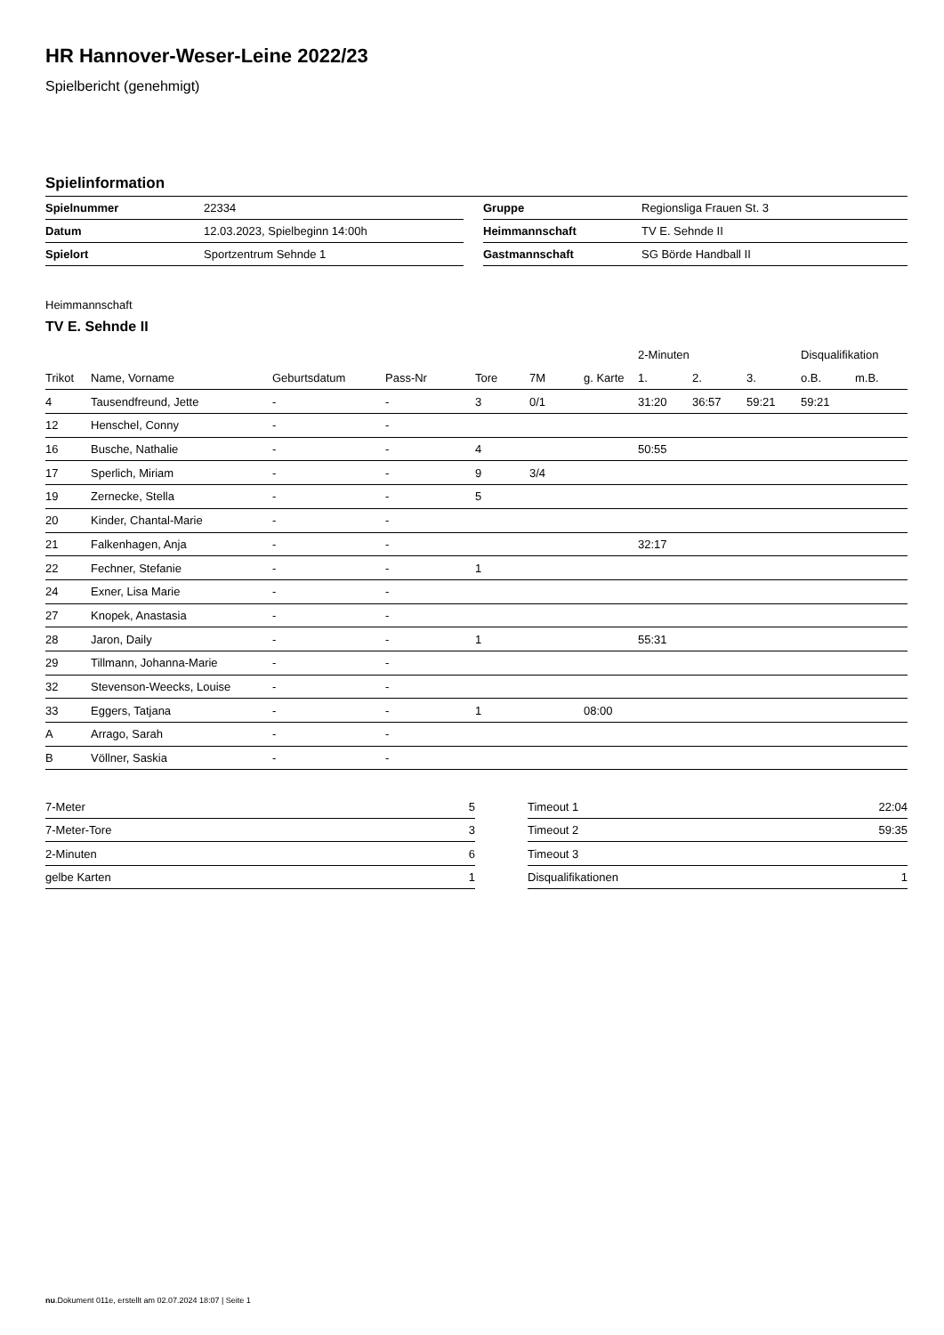HR Hannover-Weser-Leine 2022/23
Spielbericht (genehmigt)
Spielinformation
| Spielnummer | 22334 | | Gruppe | Regionsliga Frauen St. 3 |
| Datum | 12.03.2023, Spielbeginn 14:00h | | Heimmannschaft | TV E. Sehnde II |
| Spielort | Sportzentrum Sehnde 1 | | Gastmannschaft | SG Börde Handball II |
Heimmannschaft
TV E. Sehnde II
| | | | | | | | 2-Minuten | | | Disqualifikation | |
| --- | --- | --- | --- | --- | --- | --- | --- | --- | --- | --- | --- |
| Trikot | Name, Vorname | Geburtsdatum | Pass-Nr | Tore | 7M | g. Karte | 1. | 2. | 3. | o.B. | m.B. |
| 4 | Tausendfreund, Jette | - | - | 3 | 0/1 | | 31:20 | 36:57 | 59:21 | 59:21 | |
| 12 | Henschel, Conny | - | - | | | | | | | | |
| 16 | Busche, Nathalie | - | - | 4 | | | 50:55 | | | | |
| 17 | Sperlich, Miriam | - | - | 9 | 3/4 | | | | | | |
| 19 | Zernecke, Stella | - | - | 5 | | | | | | | |
| 20 | Kinder, Chantal-Marie | - | - | | | | | | | | |
| 21 | Falkenhagen, Anja | - | - | | | | 32:17 | | | | |
| 22 | Fechner, Stefanie | - | - | 1 | | | | | | | |
| 24 | Exner, Lisa Marie | - | - | | | | | | | | |
| 27 | Knopek, Anastasia | - | - | | | | | | | | |
| 28 | Jaron, Daily | - | - | 1 | | | 55:31 | | | | |
| 29 | Tillmann, Johanna-Marie | - | - | | | | | | | | |
| 32 | Stevenson-Weecks, Louise | - | - | | | | | | | | |
| 33 | Eggers, Tatjana | - | - | 1 | | 08:00 | | | | | |
| A | Arrago, Sarah | - | - | | | | | | | | |
| B | Völlner, Saskia | - | - | | | | | | | | |
| 7-Meter | 5 |
| 7-Meter-Tore | 3 |
| 2-Minuten | 6 |
| gelbe Karten | 1 |
| Timeout 1 | 22:04 |
| Timeout 2 | 59:35 |
| Timeout 3 | |
| Disqualifikationen | 1 |
nu.Dokument 011e, erstellt am 02.07.2024 18:07 | Seite 1